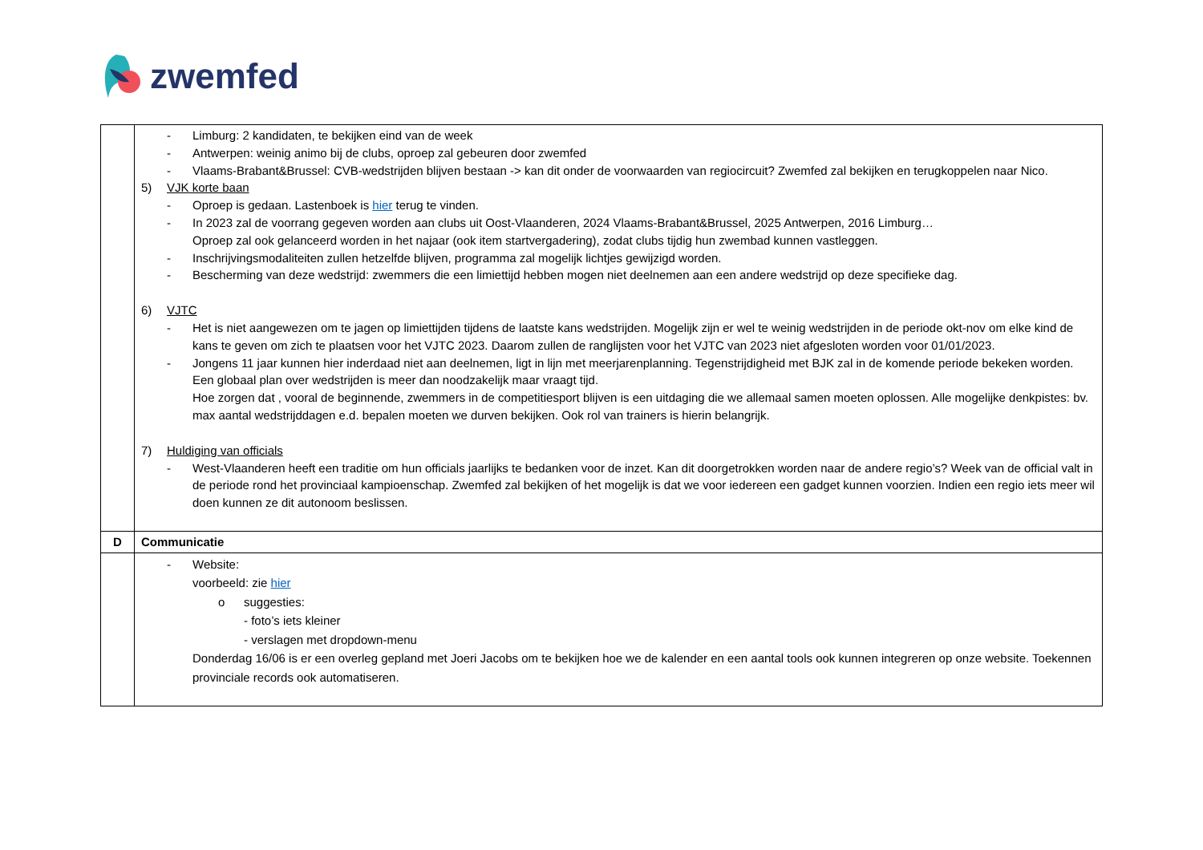zwemfed
| | - Limburg: 2 kandidaten, te bekijken eind van de week - Antwerpen: weinig animo bij de clubs, oproep zal gebeuren door zwemfed - Vlaams-Brabant&Brussel: CVB-wedstrijden blijven bestaan -> kan dit onder de voorwaarden van regiocircuit? Zwemfed zal bekijken en terugkoppelen naar Nico. 5) VJK korte baan - Oproep is gedaan. Lastenboek is hier terug te vinden. - In 2023 zal de voorrang gegeven worden aan clubs uit Oost-Vlaanderen, 2024 Vlaams-Brabant&Brussel, 2025 Antwerpen, 2016 Limburg… Oproep zal ook gelanceerd worden in het najaar (ook item startvergadering), zodat clubs tijdig hun zwembad kunnen vastleggen. - Inschrijvingsmodaliteiten zullen hetzelfde blijven, programma zal mogelijk lichtjes gewijzigd worden. - Bescherming van deze wedstrijd: zwemmers die een limiettijd hebben mogen niet deelnemen aan een andere wedstrijd op deze specifieke dag. 6) VJTC - Het is niet aangewezen om te jagen op limiettijden tijdens de laatste kans wedstrijden. Mogelijk zijn er wel te weinig wedstrijden in de periode okt-nov om elke kind de kans te geven om zich te plaatsen voor het VJTC 2023. Daarom zullen de ranglijsten voor het VJTC van 2023 niet afgesloten worden voor 01/01/2023. - Jongens 11 jaar kunnen hier inderdaad niet aan deelnemen, ligt in lijn met meerjarenplanning. Tegenstrijdigheid met BJK zal in de komende periode bekeken worden. Een globaal plan over wedstrijden is meer dan noodzakelijk maar vraagt tijd. Hoe zorgen dat , vooral de beginnende, zwemmers in de competitiesport blijven is een uitdaging die we allemaal samen moeten oplossen. Alle mogelijke denkpistes: bv. max aantal wedstrijddagen e.d. bepalen moeten we durven bekijken. Ook rol van trainers is hierin belangrijk. 7) Huldiging van officials - West-Vlaanderen heeft een traditie om hun officials jaarlijks te bedanken voor de inzet. Kan dit doorgetrokken worden naar de andere regio’s? Week van de official valt in de periode rond het provinciaal kampioenschap. Zwemfed zal bekijken of het mogelijk is dat we voor iedereen een gadget kunnen voorzien. Indien een regio iets meer wil doen kunnen ze dit autonoom beslissen. |
| D | Communicatie |
| | - Website: voorbeeld: zie hier o suggesties: - foto’s iets kleiner - verslagen met dropdown-menu Donderdag 16/06 is er een overleg gepland met Joeri Jacobs om te bekijken hoe we de kalender en een aantal tools ook kunnen integreren op onze website. Toekennen provinciale records ook automatiseren. |